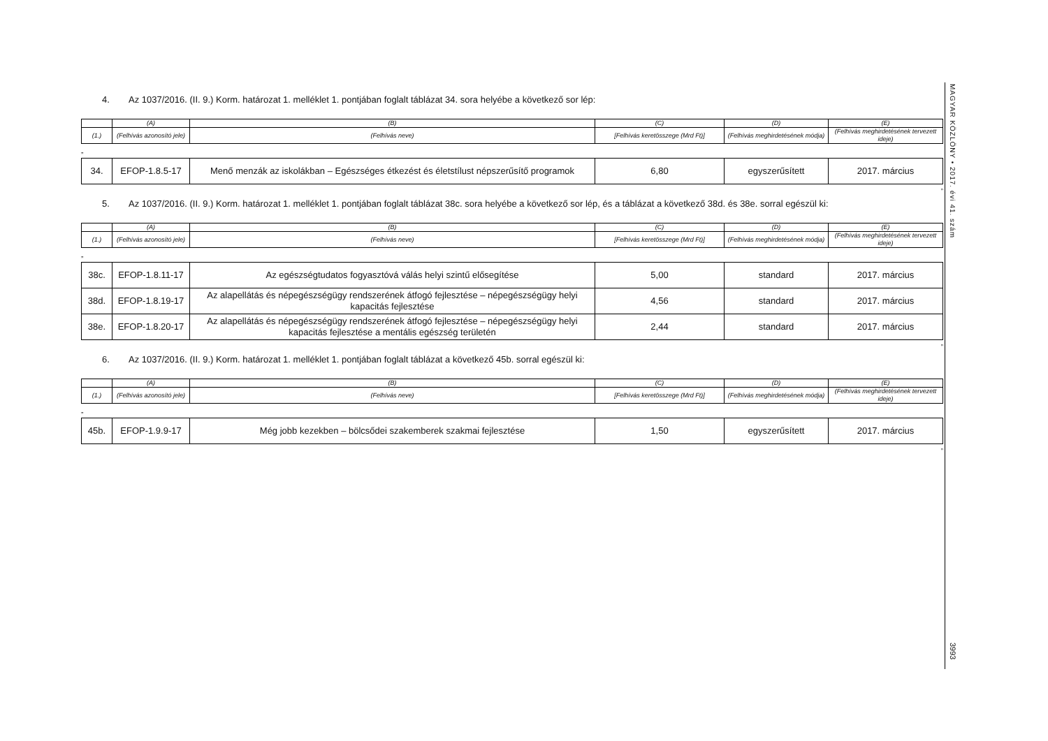4. Az 1037/2016. (II. 9.) Korm. határozat 1. melléklet 1. pontjában foglalt táblázat 34. sora helyébe a következő sor lép:
| | (A) | (B) | (C) | (D) | (E) |
| --- | --- | --- | --- | --- | --- |
| (1.) | (Felhívás azonosító jele) | (Felhívás neve) | [Felhívás keretösszege (Mrd Ft)] | (Felhívás meghirdetésének módja) | (Felhívás meghirdetésének tervezett ideje) |
„
| 34. | EFOP-1.8.5-17 | Menő menzák az iskolákban – Egészséges étkezést és életstílust népszerűsítő programok | 6,80 | egyszerűsített | 2017. március |
”
5. Az 1037/2016. (II. 9.) Korm. határozat 1. melléklet 1. pontjában foglalt táblázat 38c. sora helyébe a következő sor lép, és a táblázat a következő 38d. és 38e. sorral egészül ki:
| | (A) | (B) | (C) | (D) | (E) |
| --- | --- | --- | --- | --- | --- |
| (1.) | (Felhívás azonosító jele) | (Felhívás neve) | [Felhívás keretösszege (Mrd Ft)] | (Felhívás meghirdetésének módja) | (Felhívás meghirdetésének tervezett ideje) |
„
| 38c. | EFOP-1.8.11-17 | Az egészségtudatos fogyasztóvá válás helyi szintű elősegítése | 5,00 | standard | 2017. március |
| 38d. | EFOP-1.8.19-17 | Az alapellátás és népegészségügy rendszerének átfogó fejlesztése – népegészségügy helyi kapacitás fejlesztése | 4,56 | standard | 2017. március |
| 38e. | EFOP-1.8.20-17 | Az alapellátás és népegészségügy rendszerének átfogó fejlesztése – népegészségügy helyi kapacitás fejlesztése a mentális egészség területén | 2,44 | standard | 2017. március |
”
6. Az 1037/2016. (II. 9.) Korm. határozat 1. melléklet 1. pontjában foglalt táblázat a következő 45b. sorral egészül ki:
| | (A) | (B) | (C) | (D) | (E) |
| --- | --- | --- | --- | --- | --- |
| (1.) | (Felhívás azonosító jele) | (Felhívás neve) | [Felhívás keretösszege (Mrd Ft)] | (Felhívás meghirdetésének módja) | (Felhívás meghirdetésének tervezett ideje) |
„
| 45b. | EFOP-1.9.9-17 | Még jobb kezekben – bölcsődei szakemberek szakmai fejlesztése | 1,50 | egyszerűsített | 2017. március |
”
MAGYAR KÖZLÖNY • 2017. évi 41. szám
3993